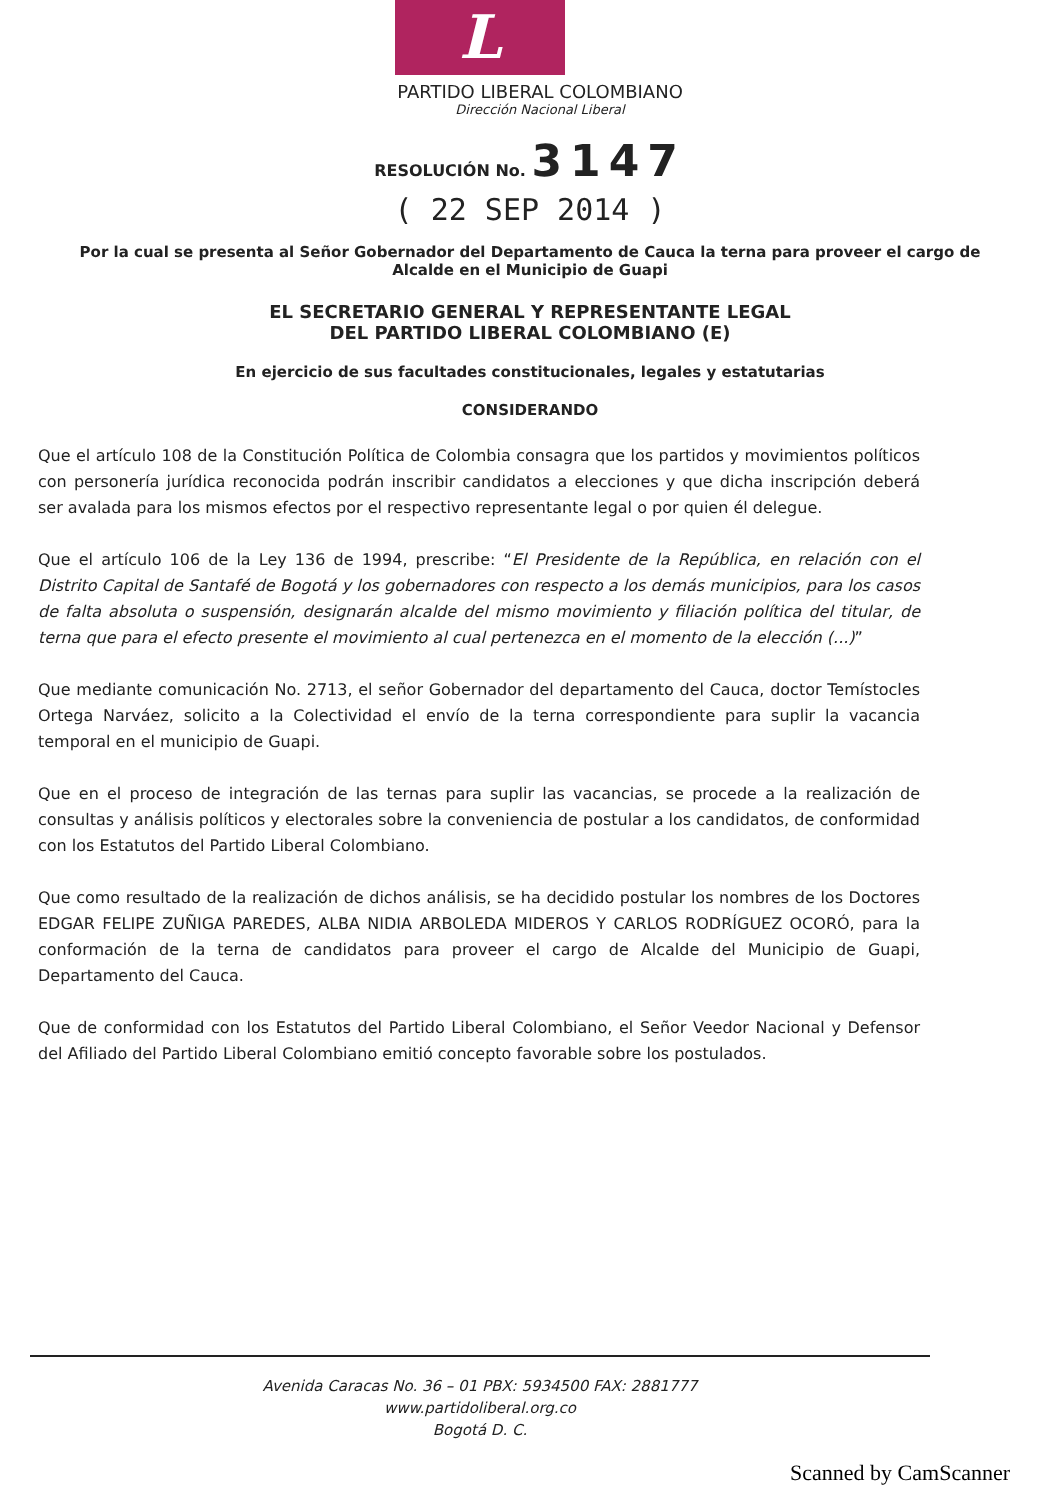L
PARTIDO LIBERAL COLOMBIANO
Dirección Nacional Liberal
RESOLUCIÓN No. 3147
( 22 SEP 2014 )
Por la cual se presenta al Señor Gobernador del Departamento de Cauca la terna para proveer el cargo de Alcalde en el Municipio de Guapi
EL SECRETARIO GENERAL Y REPRESENTANTE LEGAL
DEL PARTIDO LIBERAL COLOMBIANO (E)
En ejercicio de sus facultades constitucionales, legales y estatutarias
CONSIDERANDO
Que el artículo 108 de la Constitución Política de Colombia consagra que los partidos y movimientos políticos con personería jurídica reconocida podrán inscribir candidatos a elecciones y que dicha inscripción deberá ser avalada para los mismos efectos por el respectivo representante legal o por quien él delegue.
Que el artículo 106 de la Ley 136 de 1994, prescribe: “El Presidente de la República, en relación con el Distrito Capital de Santafé de Bogotá y los gobernadores con respecto a los demás municipios, para los casos de falta absoluta o suspensión, designarán alcalde del mismo movimiento y filiación política del titular, de terna que para el efecto presente el movimiento al cual pertenezca en el momento de la elección (...)”
Que mediante comunicación No. 2713, el señor Gobernador del departamento del Cauca, doctor Temístocles Ortega Narváez, solicito a la Colectividad el envío de la terna correspondiente para suplir la vacancia temporal en el municipio de Guapi.
Que en el proceso de integración de las ternas para suplir las vacancias, se procede a la realización de consultas y análisis políticos y electorales sobre la conveniencia de postular a los candidatos, de conformidad con los Estatutos del Partido Liberal Colombiano.
Que como resultado de la realización de dichos análisis, se ha decidido postular los nombres de los Doctores EDGAR FELIPE ZUÑIGA PAREDES, ALBA NIDIA ARBOLEDA MIDEROS Y CARLOS RODRÍGUEZ OCORÓ, para la conformación de la terna de candidatos para proveer el cargo de Alcalde del Municipio de Guapi, Departamento del Cauca.
Que de conformidad con los Estatutos del Partido Liberal Colombiano, el Señor Veedor Nacional y Defensor del Afiliado del Partido Liberal Colombiano emitió concepto favorable sobre los postulados.
Avenida Caracas No. 36 – 01 PBX: 5934500 FAX: 2881777
www.partidoliberal.org.co
Bogotá D. C.
Scanned by CamScanner